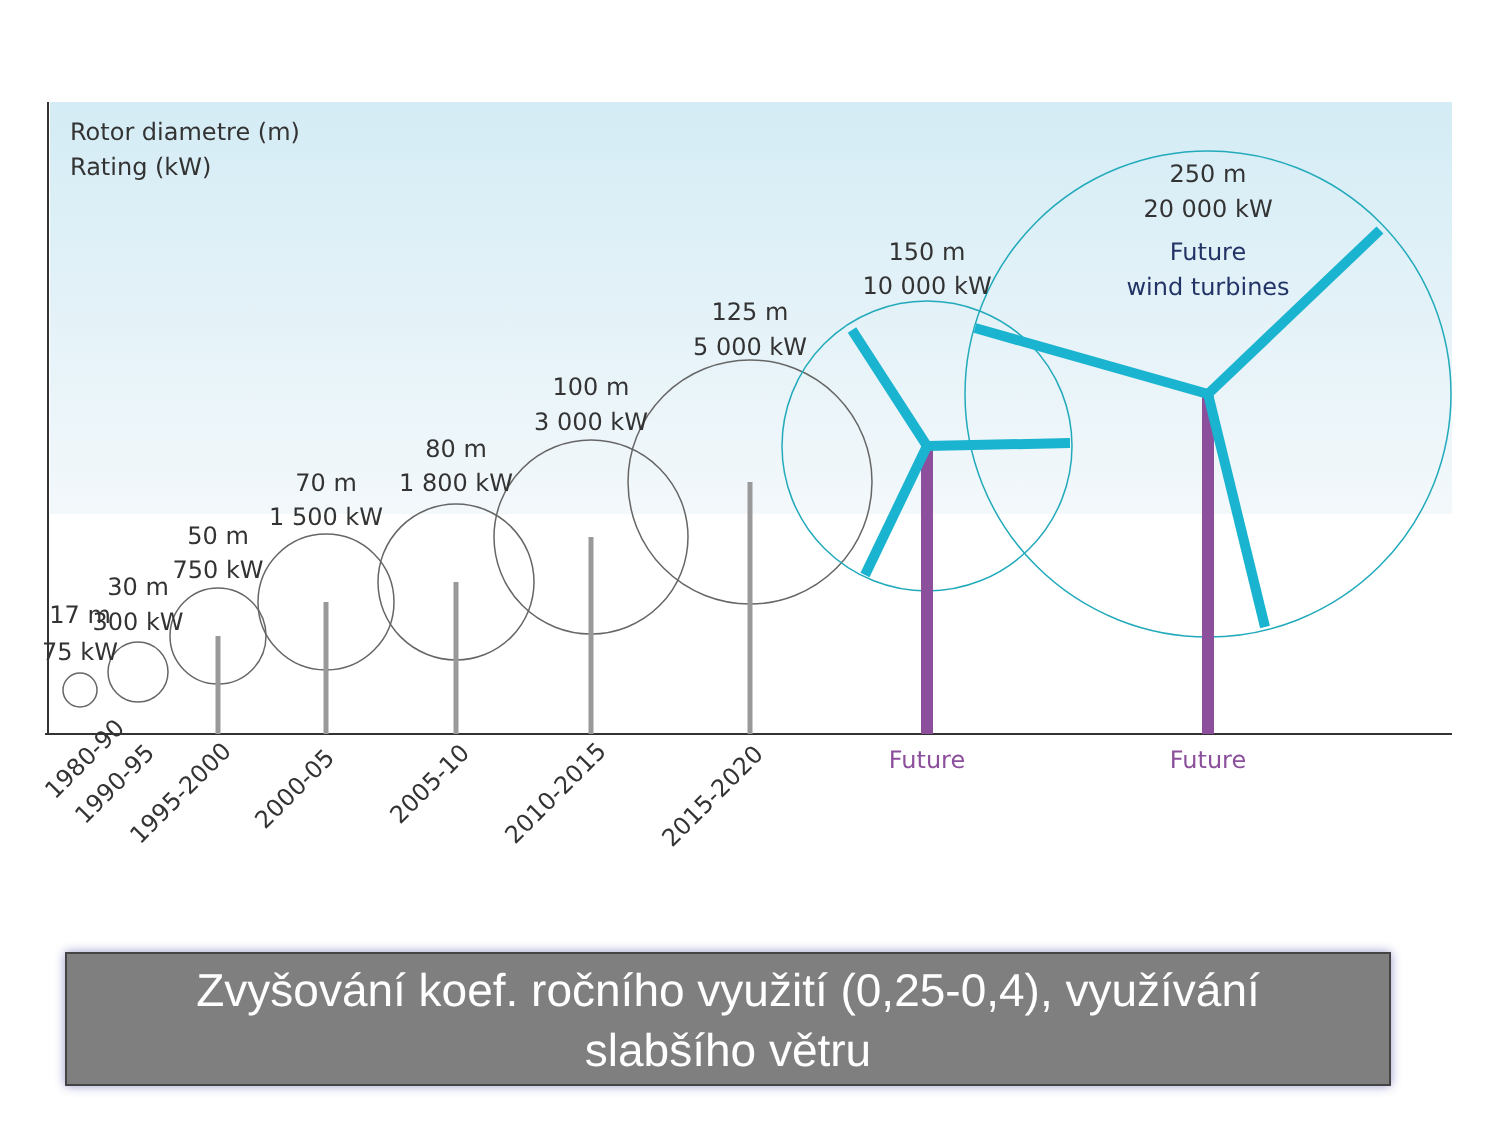Rotor diametre (m)
Rating (kW)
17 m
75 kW
30 m
300 kW
50 m
750 kW
70 m
1 500 kW
80 m
1 800 kW
100 m
3 000 kW
125 m
5 000 kW
150 m
10 000 kW
250 m
20 000 kW
Future
wind turbines
Future
Future
1980-90
1990-95
1995-2000
2000-05
2005-10
2010-2015
2015-2020
Zvyšování koef. ročního využití (0,25-0,4), využívání
slabšího větru